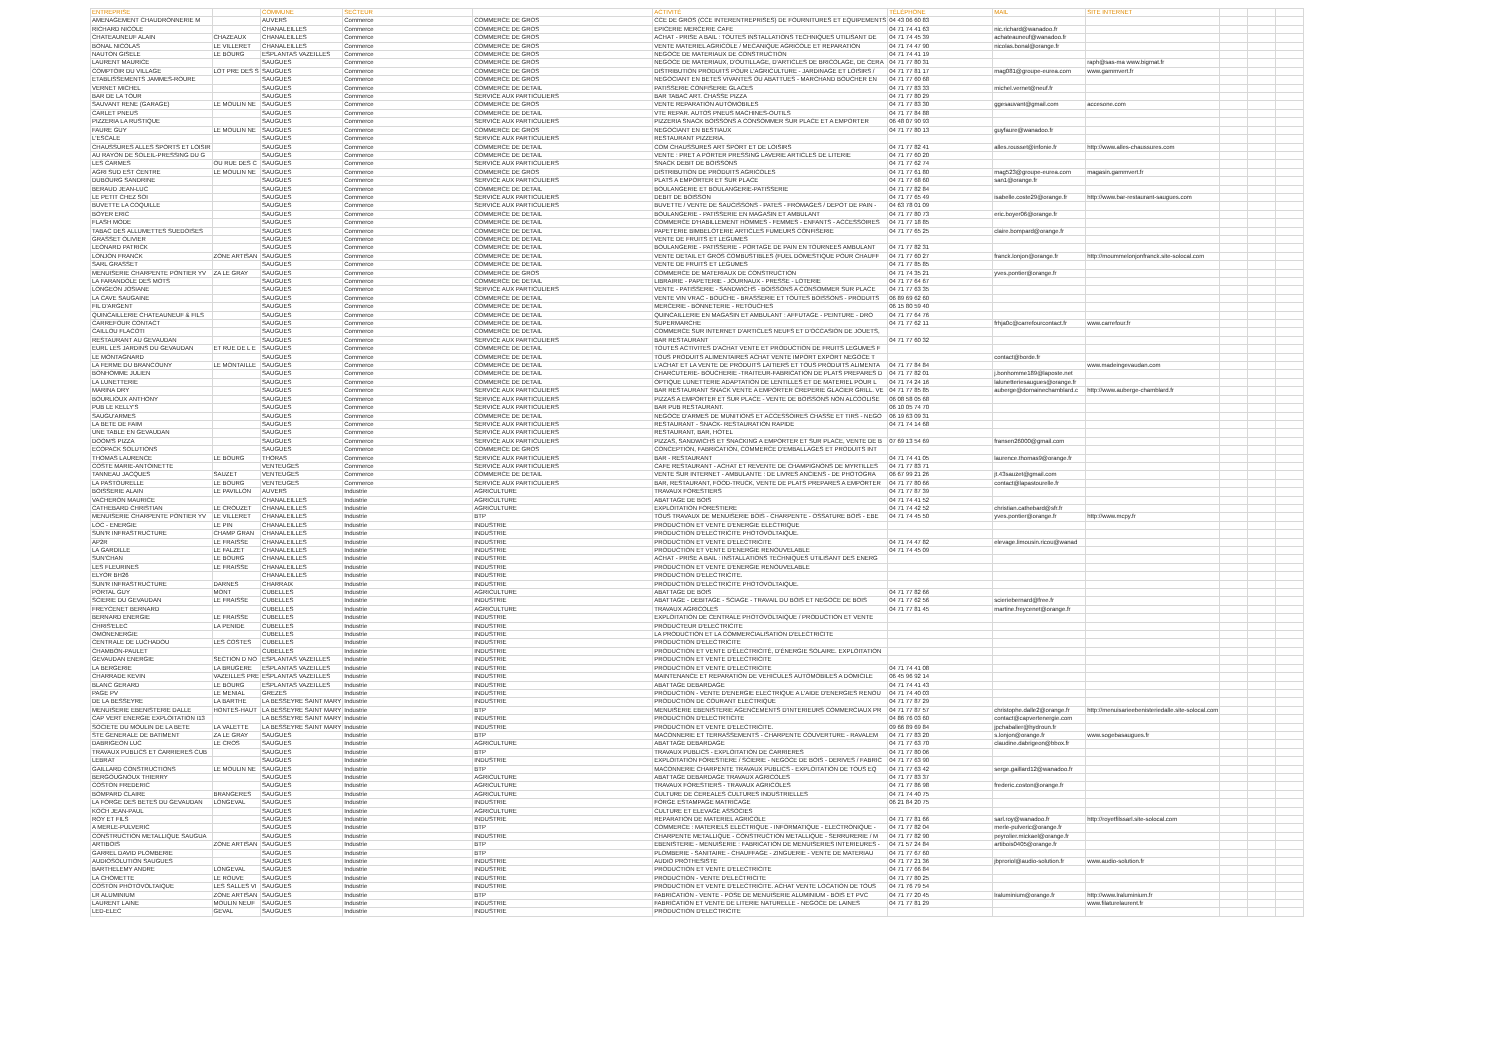| ENTREPRISE | | COMMUNE | SECTEUR | | ACTIVITÉ | TÉLÉPHONE | MAIL | SITE INTERNET | | | |
| --- | --- | --- | --- | --- | --- | --- | --- | --- | --- | --- | --- |
| AMENAGEMENT CHAUDRONNERIE M | | AUVERS | Commerce | COMMERCE DE GROS | CCE DE GROS (CCE INTERENTREPRISES) DE FOURNITURES ET EQUIPEMENTS | 04 43 06 60 83 | | | | | |
| RICHARD NICOLE | | CHANALEILLES | Commerce | COMMERCE DE GROS | EPICERIE MERCERIE CAFE | 04 71 74 41 63 | nic.richard@wanadoo.fr | | | | |
| CHATEAUNEUF ALAIN | CHAZEAUX | CHANALEILLES | Commerce | COMMERCE DE GROS | ACHAT - PRISE A BAIL : TOUTES INSTALLATIONS TECHNIQUES UTILISANT DE | 04 71 74 45 39 | achateauneuf@wanadoo.fr | | | | |
| BONAL NICOLAS | LE VILLERET | CHANALEILLES | Commerce | COMMERCE DE GROS | VENTE MATERIEL AGRICOLE / MECANIQUE AGRICOLE ET REPARATION | 04 71 74 47 90 | nicolas.bonal@orange.fr | | | | |
| NAUTON GISELE | LE BOURG | ESPLANTAS VAZEILLES | Commerce | COMMERCE DE GROS | NEGOCE DE MATERIAUX DE CONSTRUCTION | 04 71 74 41 19 | | | | | |
| LAURENT MAURICE | | SAUGUES | Commerce | COMMERCE DE GROS | NEGOCE DE MATERIAUX, D'OUTILLAGE, D'ARTICLES DE BRICOLAGE, DE CERA | 04 71 77 80 31 | | raph@sas-ma www.bigmat.fr | | | |
| COMPTOIR DU VILLAGE | LOT PRE DES S | SAUGUES | Commerce | COMMERCE DE GROS | DISTRIBUTION PRODUITS POUR L'AGRICULTURE - JARDINAGE ET LOISIRS / | 04 71 77 81 17 | mag081@groupe-eurea.com | www.gammvert.fr | | | |
| ETABLISSEMENTS JAMMES-ROURE | | SAUGUES | Commerce | COMMERCE DE GROS | NEGOCIANT EN BETES VIVANTES OU ABATTUES - MARCHAND BOUCHER EN | 04 71 77 60 68 | | | | | |
| VERNET MICHEL | | SAUGUES | Commerce | COMMERCE DE DETAIL | PATISSERIE CONFISERIE GLACES | 04 71 77 83 33 | michel.vernet@neuf.fr | | | | |
| BAR DE LA TOUR | | SAUGUES | Commerce | SERVICE AUX PARTICULIERS | BAR TABAC ART. CHASSE PIZZA | 04 71 77 80 29 | | | | | |
| SAUVANT RENE (GARAGE) | LE MOULIN NE | SAUGUES | Commerce | COMMERCE DE GROS | VENTE REPARATION AUTOMOBILES | 04 71 77 83 30 | ggesauvant@gmail.com | accesone.com | | | |
| CARLET PNEUS | | SAUGUES | Commerce | COMMERCE DE DETAIL | VTE REPAR. AUTOS PNEUS MACHINES-OUTILS | 04 71 77 84 88 | | | | | |
| PIZZERIA LA RUSTIQUE | | SAUGUES | Commerce | SERVICE AUX PARTICULIERS | PIZZERIA SNACK BOISSONS A CONSOMMER SUR PLACE ET A EMPORTER | 06 48 07 90 93 | | | | | |
| FAURE GUY | LE MOULIN NE | SAUGUES | Commerce | COMMERCE DE GROS | NEGOCIANT EN BESTIAUX | 04 71 77 80 13 | guyfaure@wanadoo.fr | | | | |
| L'ESCALE | | SAUGUES | Commerce | SERVICE AUX PARTICULIERS | RESTAURANT PIZZERIA. | | | | | | |
| CHAUSSURES ALLES SPORTS ET LOISIR | | SAUGUES | Commerce | COMMERCE DE DETAIL | COM CHAUSSURES ART SPORT ET DE LOISIRS | 04 71 77 82 41 | alles.rousset@infonie.fr | http://www.alles-chaussures.com | | | |
| AU RAYON DE SOLEIL-PRESSING DU G | | SAUGUES | Commerce | COMMERCE DE DETAIL | VENTE : PRET A PORTER PRESSING LAVERIE ARTICLES DE LITERIE | 04 71 77 60 20 | | | | | |
| LES CARMES | OU RUE DES C | SAUGUES | Commerce | SERVICE AUX PARTICULIERS | SNACK DEBIT DE BOISSONS | 04 71 77 62 74 | | | | | |
| AGRI SUD EST CENTRE | LE MOULIN NE | SAUGUES | Commerce | COMMERCE DE GROS | DISTRIBUTION DE PRODUITS AGRICOLES | 04 71 77 61 80 | mag523@groupe-eurea.com | magasin.gammvert.fr | | | |
| DUBOURG SANDRINE | | SAUGUES | Commerce | SERVICE AUX PARTICULIERS | PLATS A EMPORTER ET SUR PLACE | 04 71 77 68 60 | san1@orange.fr | | | | |
| BERAUD JEAN-LUC | | SAUGUES | Commerce | COMMERCE DE DETAIL | BOULANGERIE ET BOULANGERIE-PATISSERIE | 04 71 77 82 84 | | | | | |
| LE PETIT CHEZ SOI | | SAUGUES | Commerce | SERVICE AUX PARTICULIERS | DEBIT DE BOISSON | 04 71 77 65 49 | isabelle.coste29@orange.fr | http://www.bar-restaurant-saugues.com | | | |
| BUVETTE LA COQUILLE | | SAUGUES | Commerce | SERVICE AUX PARTICULIERS | BUVETTE / VENTE DE SAUCISSONS - PATES - FROMAGES / DEPOT DE PAIN - | 04 63 78 01 09 | | | | | |
| BOYER ERIC | | SAUGUES | Commerce | COMMERCE DE DETAIL | BOULANGERIE - PATISSERIE EN MAGASIN ET AMBULANT | 04 71 77 80 73 | eric.boyer06@orange.fr | | | | |
| FLASH MODE | | SAUGUES | Commerce | COMMERCE DE DETAIL | COMMERCE D'HABILLEMENT HOMMES - FEMMES - ENFANTS - ACCESSOIRES | 04 71 77 18 85 | | | | | |
| TABAC DES ALLUMETTES SUEDOISES | | SAUGUES | Commerce | COMMERCE DE DETAIL | PAPETERIE BIMBELOTERIE ARTICLES FUMEURS CONFISERIE | 04 71 77 65 25 | claire.bompard@orange.fr | | | | |
| GRASSET OLIVIER | | SAUGUES | Commerce | COMMERCE DE DETAIL | VENTE DE FRUITS ET LEGUMES | | | | | | |
| LEONARD PATRICK | | SAUGUES | Commerce | COMMERCE DE DETAIL | BOULANGERIE - PATISSERIE - PORTAGE DE PAIN EN TOURNEES AMBULANT | 04 71 77 82 31 | | | | | |
| LONJON FRANCK | ZONE ARTISAN | SAUGUES | Commerce | COMMERCE DE DETAIL | VENTE DETAIL ET GROS COMBUSTIBLES (FUEL DOMESTIQUE POUR CHAUFF | 04 71 77 60 27 | franck.lonjon@orange.fr | http://moummelonjonfranck.site-solocal.com | | | |
| SARL GRASSET | | SAUGUES | Commerce | COMMERCE DE DETAIL | VENTE DE FRUITS ET LEGUMES | 04 71 77 85 85 | | | | | |
| MENUISERIE CHARPENTE PONTIER YV | ZA LE GRAY | SAUGUES | Commerce | COMMERCE DE GROS | COMMERCE DE MATERIAUX DE CONSTRUCTION | 04 71 74 35 21 | yves.pontier@orange.fr | | | | |
| LA FARANDOLE DES MOTS | | SAUGUES | Commerce | COMMERCE DE DETAIL | LIBRAIRIE - PAPETERIE - JOURNAUX - PRESSE - LOTERIE | 04 71 77 64 67 | | | | | |
| LONGEON JOSIANE | | SAUGUES | Commerce | SERVICE AUX PARTICULIERS | VENTE - PATISSERIE - SANDWICHS - BOISSONS A CONSOMMER SUR PLACE | 04 71 77 63 35 | | | | | |
| LA CAVE SAUGAINE | | SAUGUES | Commerce | COMMERCE DE DETAIL | VENTE VIN VRAC - BOUCHE - BRASSERIE ET TOUTES BOISSONS - PRODUITS | 06 89 69 62 60 | | | | | |
| FIL D'ARGENT | | SAUGUES | Commerce | COMMERCE DE DETAIL | MERCERIE - BONNETERIE - RETOUCHES | 06 15 80 59 40 | | | | | |
| QUINCAILLERIE CHATEAUNEUF & FILS | | SAUGUES | Commerce | COMMERCE DE DETAIL | QUINCAILLERIE EN MAGASIN ET AMBULANT : AFFUTAGE - PEINTURE - DRO | 04 71 77 64 76 | | | | | |
| CARREFOUR CONTACT | | SAUGUES | Commerce | COMMERCE DE DETAIL | SUPERMARCHE | 04 71 77 62 11 | frhja0c@carrefourcontact.fr | www.carrefour.fr | | | |
| CAILLOU FLACOTI | | SAUGUES | Commerce | COMMERCE DE DETAIL | COMMERCE SUR INTERNET D'ARTICLES NEUFS ET D'OCCASION DE JOUETS, | | | | | | |
| RESTAURANT AU GEVAUDAN | | SAUGUES | Commerce | SERVICE AUX PARTICULIERS | BAR RESTAURANT | 04 71 77 60 32 | | | | | |
| EURL LES JARDINS DU GEVAUDAN | ET RUE DE L E | SAUGUES | Commerce | COMMERCE DE DETAIL | TOUTES ACTIVITES D'ACHAT VENTE ET PRODUCTION DE FRUITS LEGUMES F | | | | | | |
| LE MONTAGNARD | | SAUGUES | Commerce | COMMERCE DE DETAIL | TOUS PRODUITS ALIMENTAIRES ACHAT VENTE IMPORT EXPORT NEGOCE T | | contact@borde.fr | | | | |
| LA FERME DU BRANCOUNY | LE MONTAILLE | SAUGUES | Commerce | COMMERCE DE DETAIL | L'ACHAT ET LA VENTE DE PRODUITS LAITIERS ET TOUS PRODUITS ALIMENTA | 04 71 77 84 84 | | www.madeingevaudan.com | | | |
| BONHOMME JULIEN | | SAUGUES | Commerce | COMMERCE DE DETAIL | CHARCUTERIE- BOUCHERIE -TRAITEUR-FABRICATION DE PLATS PREPARES D | 04 71 77 82 01 | j.bonhomme189@laposte.net | | | | |
| LA LUNETTERIE | | SAUGUES | Commerce | COMMERCE DE DETAIL | OPTIQUE LUNETTERIE ADAPTATION DE LENTILLES ET DE MATERIEL POUR L | 04 71 74 24 16 | lalunetteriesaugues@orange.fr | | | | |
| MARINA DRY | | SAUGUES | Commerce | SERVICE AUX PARTICULIERS | BAR RESTAURANT SNACK VENTE A EMPORTER CREPERIE GLACIER GRILL. VE | 04 71 77 85 85 | auberge@domainechamblard.c | http://www.auberge-chamblard.fr | | | |
| BOURLIOUX ANTHONY | | SAUGUES | Commerce | SERVICE AUX PARTICULIERS | PIZZAS A EMPORTER ET SUR PLACE - VENTE DE BOISSONS NON ALCOOLISE | 06 08 58 05 68 | | | | | |
| PUB LE KELLY'S | | SAUGUES | Commerce | SERVICE AUX PARTICULIERS | BAR PUB RESTAURANT. | 06 10 05 74 70 | | | | | |
| SAUGU'ARMES | | SAUGUES | Commerce | COMMERCE DE DETAIL | NEGOCE D'ARMES DE MUNITIONS ET ACCESSOIRES CHASSE ET TIRS - NEGO | 06 19 63 09 31 | | | | | |
| LA BETE DE FAIM | | SAUGUES | Commerce | SERVICE AUX PARTICULIERS | RESTAURANT - SNACK- RESTAURATION RAPIDE | 04 71 74 14 68 | | | | | |
| UNE TABLE EN GEVAUDAN | | SAUGUES | Commerce | SERVICE AUX PARTICULIERS | RESTAURANT, BAR, HOTEL | | | | | | |
| DOOM'S PIZZA | | SAUGUES | Commerce | SERVICE AUX PARTICULIERS | PIZZAS, SANDWICHS ET SNACKING A EMPORTER ET SUR PLACE, VENTE DE B | 07 69 13 54 69 | fransen26000@gmail.com | | | | |
| ECOPACK SOLUTIONS | | SAUGUES | Commerce | COMMERCE DE GROS | CONCEPTION, FABRICATION, COMMERCE D'EMBALLAGES ET PRODUITS INT | | | | | | |
| THOMAS LAURENCE | LE BOURG | THORAS | Commerce | SERVICE AUX PARTICULIERS | BAR - RESTAURANT | 04 71 74 41 05 | laurence.thomas9@orange.fr | | | | |
| COSTE MARIE-ANTOINETTE | | VENTEUGES | Commerce | SERVICE AUX PARTICULIERS | CAFE RESTAURANT - ACHAT ET REVENTE DE CHAMPIGNONS DE MYRTILLES | 04 71 77 83 71 | | | | | |
| TANNEAU JACQUES | SAUZET | VENTEUGES | Commerce | COMMERCE DE DETAIL | VENTE SUR INTERNET - AMBULANTE : DE LIVRES ANCIENS - DE PHOTOGRA | 06 67 99 21 26 | jt.43sauzet@gmail.com | | | | |
| LA PASTOURELLE | LE BOURG | VENTEUGES | Commerce | SERVICE AUX PARTICULIERS | BAR, RESTAURANT, FOOD-TRUCK, VENTE DE PLATS PREPARES A EMPORTER | 04 71 77 80 66 | contact@lapastourelle.fr | | | | |
| BOISSERIE ALAIN | LE PAVILLON | AUVERS | Industrie | AGRICULTURE | TRAVAUX FORESTIERS | 04 71 77 87 39 | | | | | |
| VACHERON MAURICE | | CHANALEILLES | Industrie | AGRICULTURE | ABATTAGE DE BOIS | 04 71 74 41 52 | | | | | |
| CATHEBARD CHRISTIAN | LE CROUZET | CHANALEILLES | Industrie | AGRICULTURE | EXPLOITATION FORESTIERE | 04 71 74 42 52 | christian.cathebard@sfr.fr | | | | |
| MENUISERIE CHARPENTE PONTIER YV | LE VILLERET | CHANALEILLES | Industrie | BTP | TOUS TRAVAUX DE MENUISERIE BOIS - CHARPENTE - OSSATURE BOIS - EBE | 04 71 74 45 50 | yves.pontier@orange.fr | http://www.mcpy.fr | | | |
| LOC - ENERGIE | LE PIN | CHANALEILLES | Industrie | INDUSTRIE | PRODUCTION ET VENTE D'ENERGIE ELECTRIQUE | | | | | | |
| SUN'R INFRASTRUCTURE | CHAMP GRAN | CHANALEILLES | Industrie | INDUSTRIE | PRODUCTION D'ELECTRICITE PHOTOVOLTAIQUE. | | | | | | |
| AP2R | LE FRAISSE | CHANALEILLES | Industrie | INDUSTRIE | PRODUCTION ET VENTE D'ELECTRICITE | 04 71 74 47 82 | elevage.limousin.ricou@wanad | | | | |
| LA GARDILLE | LE FALZET | CHANALEILLES | Industrie | INDUSTRIE | PRODUCTION ET VENTE D'ENERGIE RENOUVELABLE | 04 71 74 45 09 | | | | | |
| SUN'CHAN | LE BOURG | CHANALEILLES | Industrie | INDUSTRIE | ACHAT - PRISE A BAIL : INSTALLATIONS TECHNIQUES UTILISANT DES ENERG | | | | | | |
| LES FLEURINES | LE FRAISSE | CHANALEILLES | Industrie | INDUSTRIE | PRODUCTION ET VENTE D'ENERGIE RENOUVELABLE | | | | | | |
| ELYOR BH26 | | CHANALEILLES | Industrie | INDUSTRIE | PRODUCTION D'ELECTRICITE. | | | | | | |
| SUN'R INFRASTRUCTURE | DARNES | CHARRAIX | Industrie | INDUSTRIE | PRODUCTION D'ELECTRICITE PHOTOVOLTAIQUE. | | | | | | |
| PORTAL GUY | MONT | CUBELLES | Industrie | AGRICULTURE | ABATTAGE DE BOIS | 04 71 77 82 66 | | | | | |
| SCIERIE DU GEVAUDAN | LE FRAISSE | CUBELLES | Industrie | INDUSTRIE | ABATTAGE - DEBITAGE - SCIAGE - TRAVAIL DU BOIS ET NEGOCE DE BOIS | 04 71 77 62 56 | scieriebernard@free.fr | | | | |
| FREYCENET BERNARD | | CUBELLES | Industrie | AGRICULTURE | TRAVAUX AGRICOLES | 04 71 77 81 45 | martine.freycenet@orange.fr | | | | |
| BERNARD ENERGIE | LE FRAISSE | CUBELLES | Industrie | INDUSTRIE | EXPLOITATION DE CENTRALE PHOTOVOLTAIQUE / PRODUCTION ET VENTE | | | | | | |
| CHRIS'ELEC | LA PENIDE | CUBELLES | Industrie | INDUSTRIE | PRODUCTEUR D'ELECTRICITE | | | | | | |
| OMONENERGIE | | CUBELLES | Industrie | INDUSTRIE | LA PRODUCTION ET LA COMMERCIALISATION D'ELECTRICITE | | | | | | |
| CENTRALE DE LUCHADOU | LES COSTES | CUBELLES | Industrie | INDUSTRIE | PRODUCTION D'ELECTRICITE | | | | | | |
| CHAMBON-PAULET | | CUBELLES | Industrie | INDUSTRIE | PRODUCTION ET VENTE D'ÉLECTRICITÉ, D'ÉNERGIE SOLAIRE. EXPLOITATION | | | | | | |
| GEVAUDAN ENERGIE | SECTION D NO | ESPLANTAS VAZEILLES | Industrie | INDUSTRIE | PRODUCTION ET VENTE D'ELECTRICITE | | | | | | |
| LA BERGERIE | LA BRUGERE | ESPLANTAS VAZEILLES | Industrie | INDUSTRIE | PRODUCTION ET VENTE D'ELECTRICITE | 04 71 74 41 08 | | | | | |
| CHARRADE KEVIN | VAZEILLES PRE | ESPLANTAS VAZEILLES | Industrie | INDUSTRIE | MAINTENANCE ET REPARATION DE VEHICULES AUTOMOBILES A DOMICILE | 06 45 96 92 14 | | | | | |
| BLANC GERARD | LE BOURG | ESPLANTAS VAZEILLES | Industrie | INDUSTRIE | ABATTAGE DEBARDAGE | 04 71 74 41 43 | | | | | |
| PAGE PV | LE MENIAL | GREZES | Industrie | INDUSTRIE | PRODUCTION - VENTE D'ENERGIE ELECTRIQUE A L'AIDE D'ENERGIES RENOU | 04 71 74 40 03 | | | | | |
| DE LA BESSEYRE | LA BARTHE | LA BESSEYRE SAINT MARY | Industrie | INDUSTRIE | PRODUCTION DE COURANT ELECTRIQUE | 04 71 77 87 29 | | | | | |
| MENUISERIE EBENISTERIE DALLE | HONTES-HAUT | LA BESSEYRE SAINT MARY | Industrie | BTP | MENUISERIE EBENISTERIE AGENCEMENTS D'INTERIEURS COMMERCIAUX PR | 04 71 77 87 57 | christophe.dalle2@orange.fr | http://menuisarieebenisteriedalle.site-solocal.com | | | |
| CAP VERT ENERGIE EXPLOITATION I13 | | LA BESSEYRE SAINT MARY | Industrie | INDUSTRIE | PRODUCTION D'ELECTRTICITE | 04 86 76 03 60 | contact@capvertenergie.com | | | | |
| SOCIETE DU MOULIN DE LA BETE | LA VALETTE | LA BESSEYRE SAINT MARY | Industrie | INDUSTRIE | PRODUCTION ET VENTE D'ELECTRICITE. | 09 66 89 69 84 | jpchabalier@hydroun.fr | | | | |
| STE GENERALE DE BATIMENT | ZA LE GRAY | SAUGUES | Industrie | BTP | MACONNERIE ET TERRASSEMENTS - CHARPENTE COUVERTURE - RAVALEM | 04 71 77 83 20 | s.lonjon@orange.fr | www.sogebasaugues.fr | | | |
| DABRIGEON LUC | LE CROS | SAUGUES | Industrie | AGRICULTURE | ABATTAGE DEBARDAGE | 04 71 77 63 70 | claudine.dabrigeon@bbox.fr | | | | |
| TRAVAUX PUBLICS ET CARRIERES CUB | | SAUGUES | Industrie | BTP | TRAVAUX PUBLICS - EXPLOITATION DE CARRIERES | 04 71 77 80 06 | | | | | |
| LEBRAT | | SAUGUES | Industrie | INDUSTRIE | EXPLOITATION FORESTIERE / SCIERIE - NEGOCE DE BOIS - DERIVES / FABRIC | 04 71 77 63 90 | | | | | |
| GAILLARD CONSTRUCTIONS | LE MOULIN NE | SAUGUES | Industrie | BTP | MACONNERIE CHARPENTE TRAVAUX PUBLICS - EXPLOITATION DE TOUS EQ | 04 71 77 63 42 | serge.gaillard12@wanadoo.fr | | | | |
| BERGOUGNOUX THIERRY | | SAUGUES | Industrie | AGRICULTURE | ABATTAGE DEBARDAGE TRAVAUX AGRICOLES | 04 71 77 83 37 | | | | | |
| COSTON FREDERIC | | SAUGUES | Industrie | AGRICULTURE | TRAVAUX FORESTIERS - TRAVAUX AGRICOLES | 04 71 77 86 98 | frederic.coston@orange.fr | | | | |
| BOMPARD CLAIRE | BRANGERES | SAUGUES | Industrie | AGRICULTURE | CULTURE DE CEREALES CULTURES INDUSTRIELLES | 04 71 74 40 75 | | | | | |
| LA FORGE DES BETES DU GEVAUDAN | LONGEVAL | SAUGUES | Industrie | INDUSTRIE | FORGE ESTAMPAGE MATRICAGE | 06 21 84 20 75 | | | | | |
| KOCH JEAN-PAUL | | SAUGUES | Industrie | AGRICULTURE | CULTURE ET ELEVAGE ASSOCIES | | | | | | |
| ROY ET FILS | | SAUGUES | Industrie | INDUSTRIE | REPARATION DE MATERIEL AGRICOLE | 04 71 77 81 66 | sarl.roy@wanadoo.fr | http://royetfilssarl.site-solocal.com | | | |
| A MERLE-PULVERIC | | SAUGUES | Industrie | BTP | COMMERCE : MATERIELS ELECTRIQUE - INFORMATIQUE - ELECTRONIQUE - | 04 71 77 82 04 | merle-pulveric@orange.fr | | | | |
| CONSTRUCTION METALLIQUE SAUGUA | | SAUGUES | Industrie | INDUSTRIE | CHARPENTE METALLIQUE - CONSTRUCTION METALLIQUE - SERRURERIE / M | 04 71 77 82 90 | peyrolier.mickael@orange.fr | | | | |
| ARTIBOIS | ZONE ARTISAN | SAUGUES | Industrie | BTP | EBENISTERIE - MENUISERIE : FABRICATION DE MENUISERIES INTERIEURES - | 04 71 57 24 84 | artibois0405@orange.fr | | | | |
| GARREL DAVID PLOMBERIE | | SAUGUES | Industrie | BTP | PLOMBERIE - SANITAIRE - CHAUFFAGE - ZINGUERIE - VENTE DE MATERIAU | 04 71 77 67 60 | | | | | |
| AUDIOSOLUTION SAUGUES | | SAUGUES | Industrie | INDUSTRIE | AUDIO PROTHESISTE | 04 71 77 21 36 | jbproriol@audio-solution.fr | www.audio-solution.fr | | | |
| BARTHELEMY ANDRE | LONGEVAL | SAUGUES | Industrie | INDUSTRIE | PRODUCTION ET VENTE D'ELECTRICITE | 04 71 77 66 84 | | | | | |
| LA CHOMETTE | LE ROUVE | SAUGUES | Industrie | INDUSTRIE | PRODUCTION - VENTE D'ELECTRICITE | 04 71 77 80 25 | | | | | |
| COSTON PHOTOVOLTAIQUE | LES SALLES VI | SAUGUES | Industrie | INDUSTRIE | PRODUCTION ET VENTE D'ELECTRICITE. ACHAT VENTE LOCATION DE TOUS | 04 71 76 79 54 | | | | | |
| LR ALUMINIUM | ZONE ARTISAN | SAUGUES | Industrie | BTP | FABRICATION - VENTE - POSE DE MENUISERIE ALUMINIUM - BOIS ET PVC | 04 71 77 20 45 | lraluminium@orange.fr | http://www.lraluminium.fr | | | |
| LAURENT LAINE | MOULIN NEUF | SAUGUES | Industrie | INDUSTRIE | FABRICATION ET VENTE DE LITERIE NATURELLE - NEGOCE DE LAINES | 04 71 77 81 29 | | www.filaturelaurent.fr | | | |
| LED-ELEC | GEVAL | SAUGUES | Industrie | INDUSTRIE | PRODUCTION D'ELECTRICITE | | | | | | |